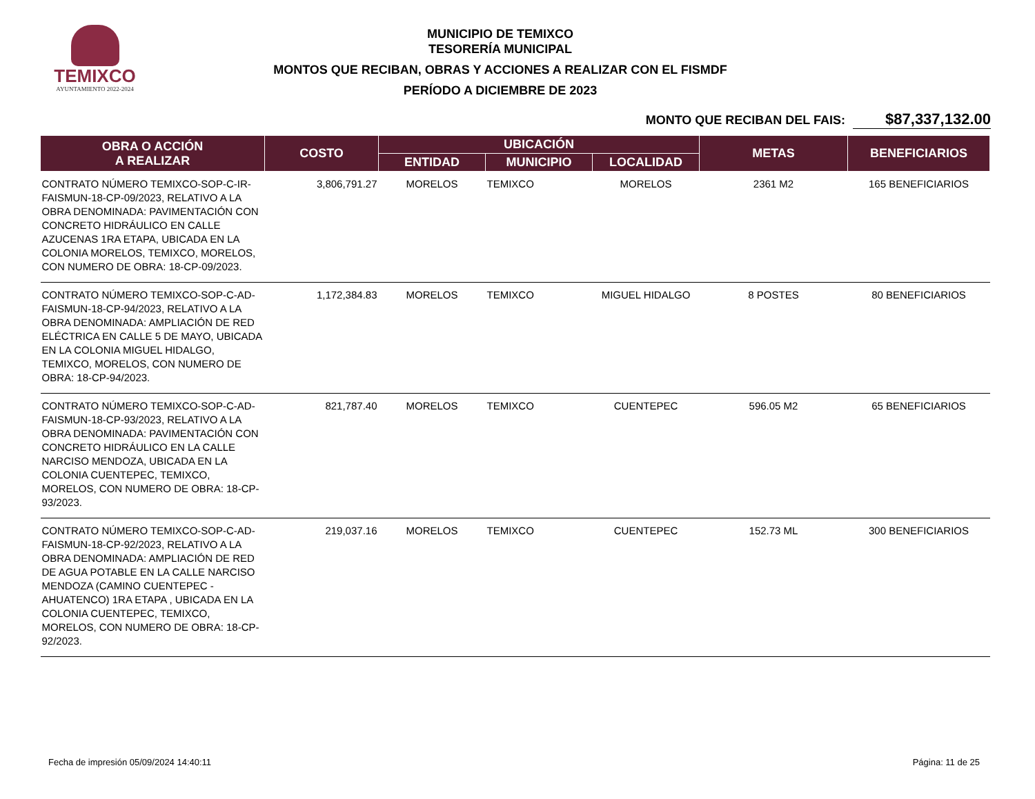TEMIXCO
AYUNTAMIENTO 2022-2024
MUNICIPIO DE TEMIXCO
TESORERÍA MUNICIPAL
MONTOS QUE RECIBAN, OBRAS Y ACCIONES A REALIZAR CON EL FISMDF
PERÍODO A DICIEMBRE DE 2023
MONTO QUE RECIBAN DEL FAIS: $87,337,132.00
| OBRA O ACCIÓN A REALIZAR | COSTO | UBICACIÓN | | | METAS | BENEFICIARIOS |
| --- | --- | --- | --- | --- | --- | --- |
| | | ENTIDAD | MUNICIPIO | LOCALIDAD | | |
| CONTRATO NÚMERO TEMIXCO-SOP-C-IR-FAISMUN-18-CP-09/2023, RELATIVO A LA OBRA DENOMINADA: PAVIMENTACIÓN CON CONCRETO HIDRÁULICO EN CALLE AZUCENAS 1RA ETAPA, UBICADA EN LA COLONIA MORELOS, TEMIXCO, MORELOS, CON NUMERO DE OBRA: 18-CP-09/2023. | 3,806,791.27 | MORELOS | TEMIXCO | MORELOS | 2361 M2 | 165 BENEFICIARIOS |
| CONTRATO NÚMERO TEMIXCO-SOP-C-AD-FAISMUN-18-CP-94/2023, RELATIVO A LA OBRA DENOMINADA: AMPLIACIÓN DE RED ELÉCTRICA EN CALLE 5 DE MAYO, UBICADA EN LA COLONIA MIGUEL HIDALGO, TEMIXCO, MORELOS, CON NUMERO DE OBRA: 18-CP-94/2023. | 1,172,384.83 | MORELOS | TEMIXCO | MIGUEL HIDALGO | 8 POSTES | 80 BENEFICIARIOS |
| CONTRATO NÚMERO TEMIXCO-SOP-C-AD-FAISMUN-18-CP-93/2023, RELATIVO A LA OBRA DENOMINADA: PAVIMENTACIÓN CON CONCRETO HIDRÁULICO EN LA CALLE NARCISO MENDOZA, UBICADA EN LA COLONIA CUENTEPEC, TEMIXCO, MORELOS, CON NUMERO DE OBRA: 18-CP-93/2023. | 821,787.40 | MORELOS | TEMIXCO | CUENTEPEC | 596.05 M2 | 65 BENEFICIARIOS |
| CONTRATO NÚMERO TEMIXCO-SOP-C-AD-FAISMUN-18-CP-92/2023, RELATIVO A LA OBRA DENOMINADA: AMPLIACIÓN DE RED DE AGUA POTABLE EN LA CALLE NARCISO MENDOZA (CAMINO CUENTEPEC - AHUATENCO) 1RA ETAPA , UBICADA EN LA COLONIA CUENTEPEC, TEMIXCO, MORELOS, CON NUMERO DE OBRA: 18-CP-92/2023. | 219,037.16 | MORELOS | TEMIXCO | CUENTEPEC | 152.73 ML | 300 BENEFICIARIOS |
Fecha de impresión 05/09/2024 14:40:11 Página: 11 de 25